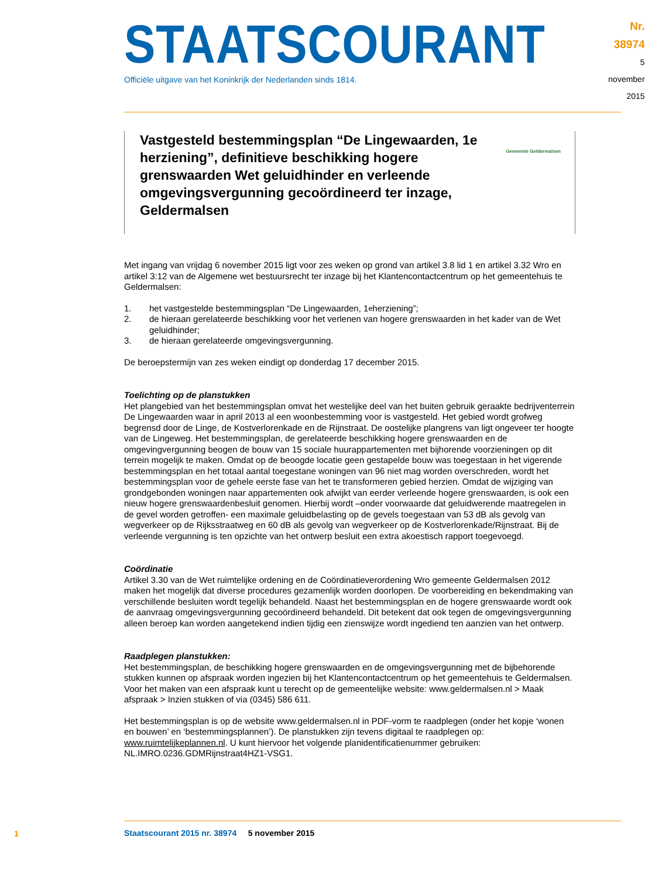STAATSCOURANT
Officiële uitgave van het Koninkrijk der Nederlanden sinds 1814.
Nr. 38974
5 november
2015
Vastgesteld bestemmingsplan “De Lingewaarden, 1e herziening”, definitieve beschikking hogere grenswaarden Wet geluidhinder en verleende omgevingsvergunning gecoördineerd ter inzage, Geldermalsen
Gemeente Geldermalsen
Met ingang van vrijdag 6 november 2015 ligt voor zes weken op grond van artikel 3.8 lid 1 en artikel 3.32 Wro en artikel 3:12 van de Algemene wet bestuursrecht ter inzage bij het Klantencontactcentrum op het gemeentehuis te Geldermalsen:
1. het vastgestelde bestemmingsplan “De Lingewaarden, 1<sup>e</sup> herziening”;
2. de hieraan gerelateerde beschikking voor het verlenen van hogere grenswaarden in het kader van de Wet geluidhinder;
3. de hieraan gerelateerde omgevingsvergunning.
De beroepstermijn van zes weken eindigt op donderdag 17 december 2015.
Toelichting op de planstukken
Het plangebied van het bestemmingsplan omvat het westelijke deel van het buiten gebruik geraakte bedrijventerrein De Lingewaarden waar in april 2013 al een woonbestemming voor is vastgesteld. Het gebied wordt grofweg begrensd door de Linge, de Kostverlorenkade en de Rijnstraat. De oostelijke plangrens van ligt ongeveer ter hoogte van de Lingeweg. Het bestemmingsplan, de gerelateerde beschikking hogere grenswaarden en de omgevingvergunning beogen de bouw van 15 sociale huurappartementen met bijhorende voorzieningen op dit terrein mogelijk te maken. Omdat op de beoogde locatie geen gestapelde bouw was toegestaan in het vigerende bestemmingsplan en het totaal aantal toegestane woningen van 96 niet mag worden overschreden, wordt het bestemmingsplan voor de gehele eerste fase van het te transformeren gebied herzien. Omdat de wijziging van grondgebonden woningen naar appartementen ook afwijkt van eerder verleende hogere grenswaarden, is ook een nieuw hogere grenswaardenbesluit genomen. Hierbij wordt –onder voorwaarde dat geluidwerende maatregelen in de gevel worden getroffen- een maximale geluidbelasting op de gevels toegestaan van 53 dB als gevolg van wegverkeer op de Rijksstraatweg en 60 dB als gevolg van wegverkeer op de Kostverlorenkade/Rijnstraat. Bij de verleende vergunning is ten opzichte van het ontwerp besluit een extra akoestisch rapport toegevoegd.
Coördinatie
Artikel 3.30 van de Wet ruimtelijke ordening en de Coördinatieverordening Wro gemeente Geldermalsen 2012 maken het mogelijk dat diverse procedures gezamenlijk worden doorlopen. De voorbereiding en bekendmaking van verschillende besluiten wordt tegelijk behandeld. Naast het bestemmingsplan en de hogere grenswaarde wordt ook de aanvraag omgevingsvergunning gecoördineerd behandeld. Dit betekent dat ook tegen de omgevingsvergunning alleen beroep kan worden aangetekend indien tijdig een zienswijze wordt ingediend ten aanzien van het ontwerp.
Raadplegen planstukken:
Het bestemmingsplan, de beschikking hogere grenswaarden en de omgevingsvergunning met de bijbehorende stukken kunnen op afspraak worden ingezien bij het Klantencontactcentrum op het gemeentehuis te Geldermalsen. Voor het maken van een afspraak kunt u terecht op de gemeentelijke website: www.geldermalsen.nl > Maak afspraak > Inzien stukken of via (0345) 586 611.
Het bestemmingsplan is op de website www.geldermalsen.nl in PDF-vorm te raadplegen (onder het kopje ‘wonen en bouwen’ en ‘bestemmingsplannen’). De planstukken zijn tevens digitaal te raadplegen op: www.ruimtelijkeplannen.nl. U kunt hiervoor het volgende planidentificatienummer gebruiken: NL.IMRO.0236.GDMRijnstraat4HZ1-VSG1.
1
Staatscourant 2015 nr. 38974 5 november 2015